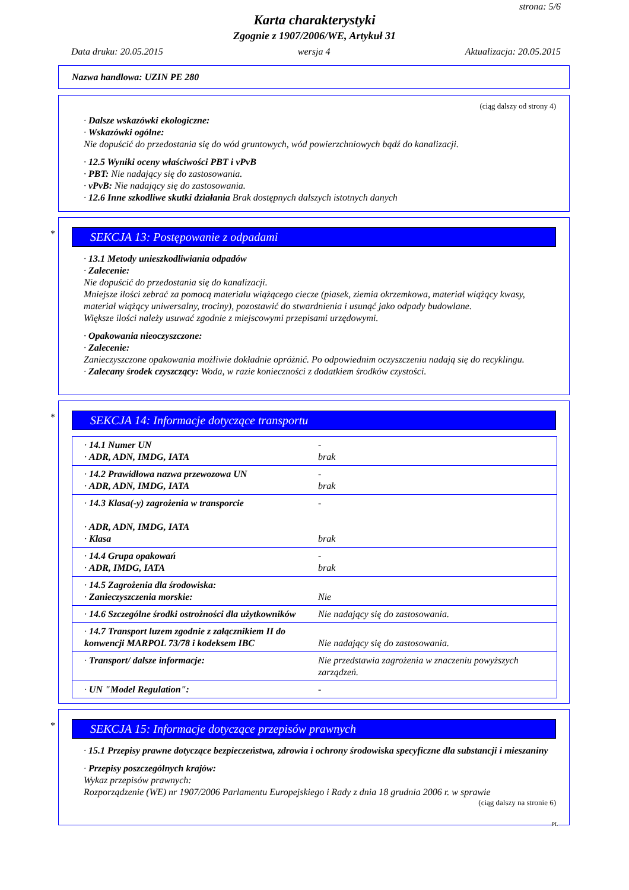strona: 5/6
Karta charakterystyki
Zgognie z 1907/2006/WE, Artykuł 31
Data druku: 20.05.2015 wersja 4 Aktualizacja: 20.05.2015
Nazwa handlowa: UZIN PE 280
(ciąg dalszy od strony 4)
· Dalsze wskazówki ekologiczne:
· Wskazówki ogólne:
Nie dopuścić do przedostania się do wód gruntowych, wód powierzchniowych bądź do kanalizacji.
· 12.5 Wyniki oceny właściwości PBT i vPvB
· PBT: Nie nadający się do zastosowania.
· vPvB: Nie nadający się do zastosowania.
· 12.6 Inne szkodliwe skutki działania Brak dostępnych dalszych istotnych danych
*
SEKCJA 13: Postępowanie z odpadami
· 13.1 Metody unieszkodliwiania odpadów
· Zalecenie:
Nie dopuścić do przedostania się do kanalizacji.
Mniejsze ilości zebrać za pomocą materiału wiążącego ciecze (piasek, ziemia okrzemkowa, materiał wiążący kwasy, materiał wiążący uniwersalny, trociny), pozostawić do stwardnienia i usunąć jako odpady budowlane.
Większe ilości należy usuwać zgodnie z miejscowymi przepisami urzędowymi.
· Opakowania nieoczyszczone:
· Zalecenie:
Zanieczyszczone opakowania możliwie dokładnie opróżnić. Po odpowiednim oczyszczeniu nadają się do recyklingu.
· Zalecany środek czyszczący: Woda, w razie konieczności z dodatkiem środków czystości.
*
SEKCJA 14: Informacje dotyczące transportu
| · 14.1 Numer UN · ADR, ADN, IMDG, IATA | - brak |
| · 14.2 Prawidłowa nazwa przewozowa UN · ADR, ADN, IMDG, IATA | - brak |
| · 14.3 Klasa(-y) zagrożenia w transporcie · ADR, ADN, IMDG, IATA · Klasa | - brak |
| · 14.4 Grupa opakowań · ADR, IMDG, IATA | - brak |
| · 14.5 Zagrożenia dla środowiska: · Zanieczyszczenia morskie: | Nie |
| · 14.6 Szczególne środki ostrożności dla użytkowników | Nie nadający się do zastosowania. |
| · 14.7 Transport luzem zgodnie z załącznikiem II do konwencji MARPOL 73/78 i kodeksem IBC | Nie nadający się do zastosowania. |
| · Transport/ dalsze informacje: | Nie przedstawia zagrożenia w znaczeniu powyższych zarządzeń. |
| · UN "Model Regulation": | - |
*
SEKCJA 15: Informacje dotyczące przepisów prawnych
· 15.1 Przepisy prawne dotyczące bezpieczeństwa, zdrowia i ochrony środowiska specyficzne dla substancji i mieszaniny
· Przepisy poszczególnych krajów:
Wykaz przepisów prawnych:
Rozporządzenie (WE) nr 1907/2006 Parlamentu Europejskiego i Rady z dnia 18 grudnia 2006 r. w sprawie
(ciąg dalszy na stronie 6)
PL